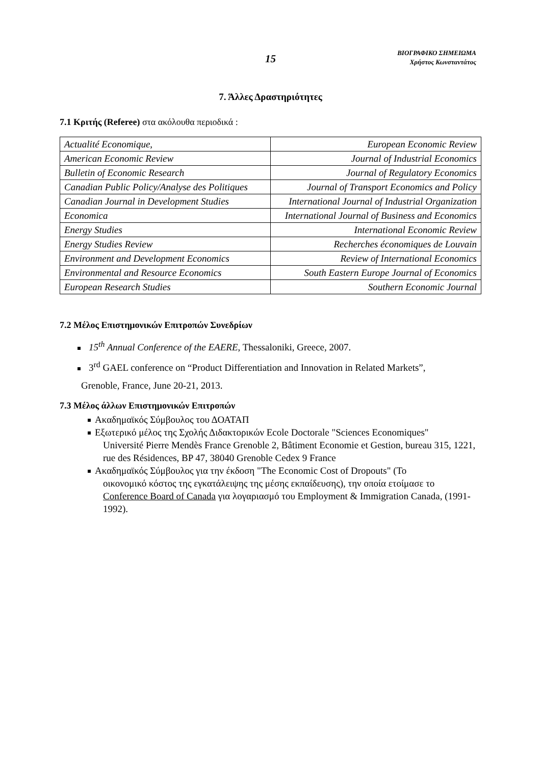15
ΒΙΟΓΡΑΦΙΚΟ ΣΗΜΕΙΩΜΑ
Χρήστος Κωνσταντάτος
7. Άλλες Δραστηριότητες
7.1 Κριτής (Referee) στα ακόλουθα περιοδικά :
| Actualité Economique, | European Economic Review |
| American Economic Review | Journal of Industrial Economics |
| Bulletin of Economic Research | Journal of Regulatory Economics |
| Canadian Public Policy/Analyse des Politiques | Journal of Transport Economics and Policy |
| Canadian Journal in Development Studies | International Journal of Industrial Organization |
| Economica | International Journal of Business and Economics |
| Energy Studies | International Economic Review |
| Energy Studies Review | Recherches économiques de Louvain |
| Environment and Development Economics | Review of International Economics |
| Environmental and Resource Economics | South Eastern Europe Journal of Economics |
| European Research Studies | Southern Economic Journal |
7.2 Μέλος Επιστημονικών Επιτροπών Συνεδρίων
15<sup>th</sup> Annual Conference of the EAERE, Thessaloniki, Greece, 2007.
3<sup>rd</sup> GAEL conference on “Product Differentiation and Innovation in Related Markets”,
Grenoble, France, June 20-21, 2013.
7.3 Μέλος άλλων Επιστημονικών Επιτροπών
Ακαδημαϊκός Σύμβουλος του ΔΟΑΤΑΠ
Εξωτερικό μέλος της Σχολής Διδακτορικών Ecole Doctorale "Sciences Economiques"
Université Pierre Mendès France Grenoble 2, Bâtiment Economie et Gestion, bureau 315, 1221, rue des Résidences, BP 47, 38040 Grenoble Cedex 9 France
Ακαδημαϊκός Σύμβουλος για την έκδοση "The Economic Cost of Dropouts" (Το
οικονομικό κόστος της εγκατάλειψης της μέσης εκπαίδευσης), την οποία ετοίμασε το Conference Board of Canada για λογαριασμό του Employment & Immigration Canada, (1991-1992).